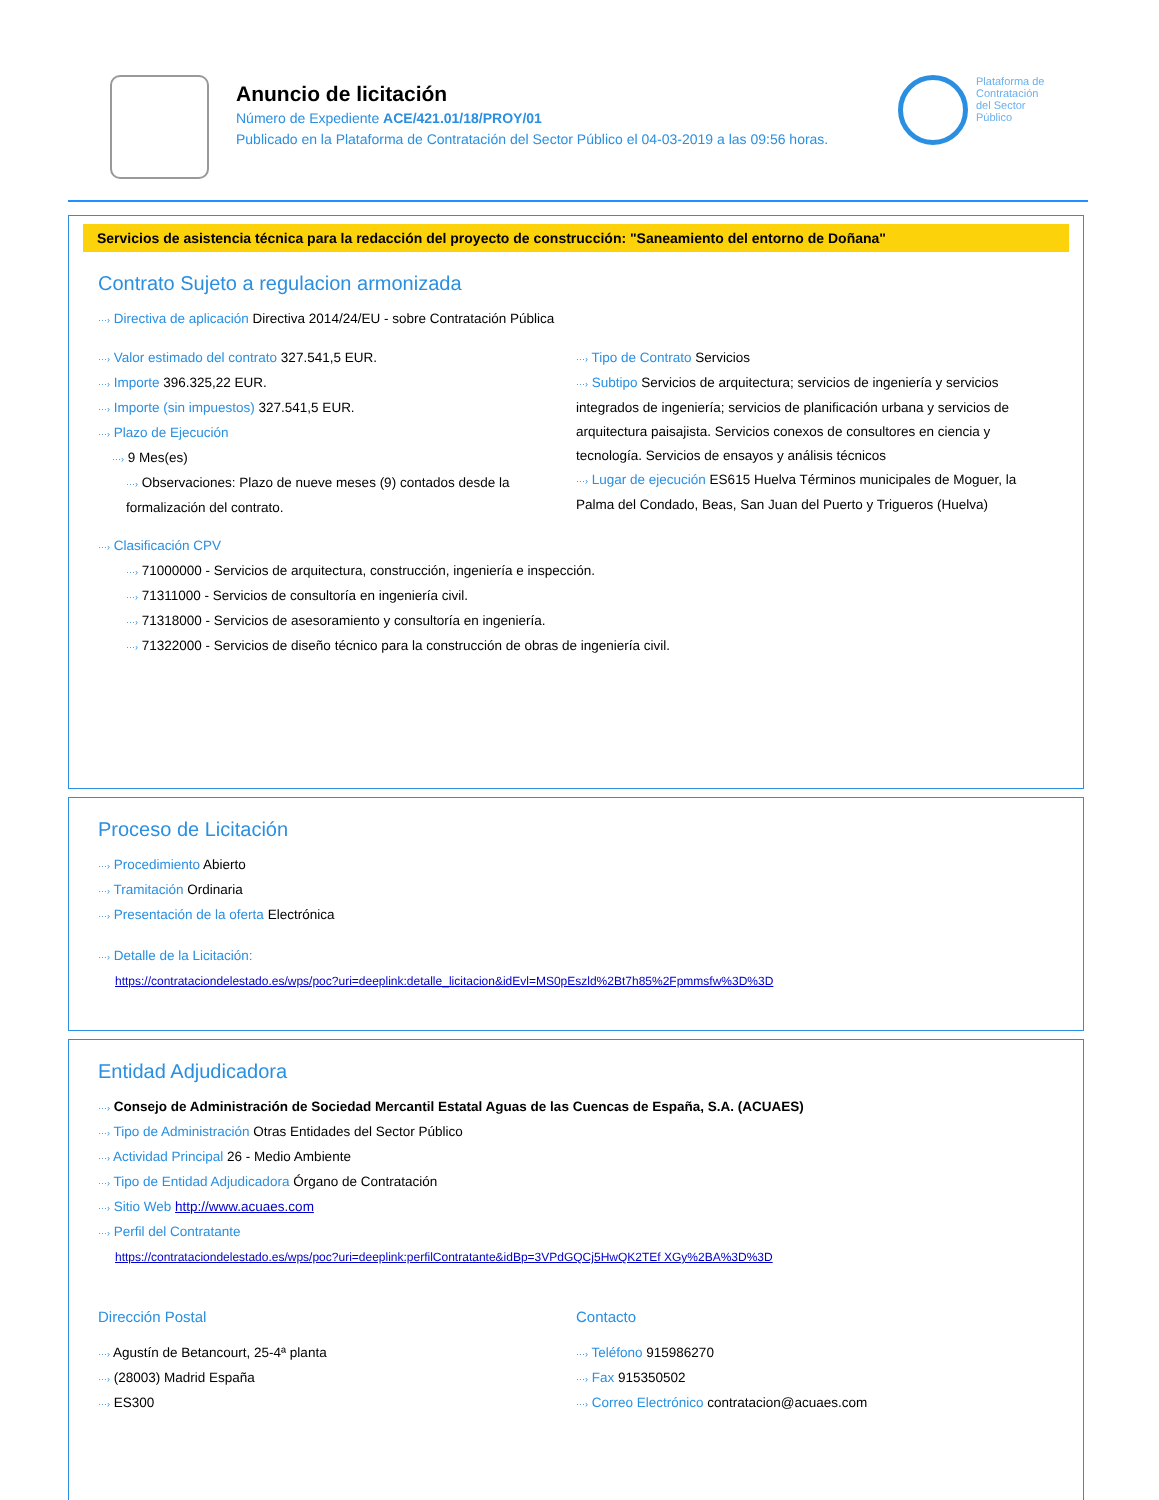Anuncio de licitación
Número de Expediente ACE/421.01/18/PROY/01
Publicado en la Plataforma de Contratación del Sector Público el 04-03-2019 a las 09:56 horas.
Plataforma de
Contratación
del Sector
Público
Servicios de asistencia técnica para la redacción del proyecto de construcción: "Saneamiento del entorno de Doñana"
Contrato Sujeto a regulacion armonizada
···› Directiva de aplicación Directiva 2014/24/EU - sobre Contratación Pública
···› Valor estimado del contrato 327.541,5 EUR.
···› Importe 396.325,22 EUR.
···› Importe (sin impuestos) 327.541,5 EUR.
···› Plazo de Ejecución
···› 9 Mes(es)
···› Observaciones: Plazo de nueve meses (9) contados desde la formalización del contrato.
···› Tipo de Contrato Servicios
···› Subtipo Servicios de arquitectura; servicios de ingeniería y servicios integrados de ingeniería; servicios de planificación urbana y servicios de arquitectura paisajista. Servicios conexos de consultores en ciencia y tecnología. Servicios de ensayos y análisis técnicos
···› Lugar de ejecución ES615 Huelva Términos municipales de Moguer, la Palma del Condado, Beas, San Juan del Puerto y Trigueros (Huelva)
···› Clasificación CPV
···› 71000000 - Servicios de arquitectura, construcción, ingeniería e inspección.
···› 71311000 - Servicios de consultoría en ingeniería civil.
···› 71318000 - Servicios de asesoramiento y consultoría en ingeniería.
···› 71322000 - Servicios de diseño técnico para la construcción de obras de ingeniería civil.
Proceso de Licitación
···› Procedimiento Abierto
···› Tramitación Ordinaria
···› Presentación de la oferta Electrónica
···› Detalle de la Licitación:
https://contrataciondelestado.es/wps/poc?uri=deeplink:detalle_licitacion&idEvl=MS0pEszld%2Bt7h85%2Fpmmsfw%3D%3D
Entidad Adjudicadora
···› Consejo de Administración de Sociedad Mercantil Estatal Aguas de las Cuencas de España, S.A. (ACUAES)
···› Tipo de Administración Otras Entidades del Sector Público
···› Actividad Principal 26 - Medio Ambiente
···› Tipo de Entidad Adjudicadora Órgano de Contratación
···› Sitio Web http://www.acuaes.com
···› Perfil del Contratante
https://contrataciondelestado.es/wps/poc?uri=deeplink:perfilContratante&idBp=3VPdGQCj5HwQK2TEf XGy%2BA%3D%3D
Dirección Postal
···› Agustín de Betancourt, 25-4ª planta
···› (28003) Madrid España
···› ES300
Contacto
···› Teléfono 915986270
···› Fax 915350502
···› Correo Electrónico contratacion@acuaes.com